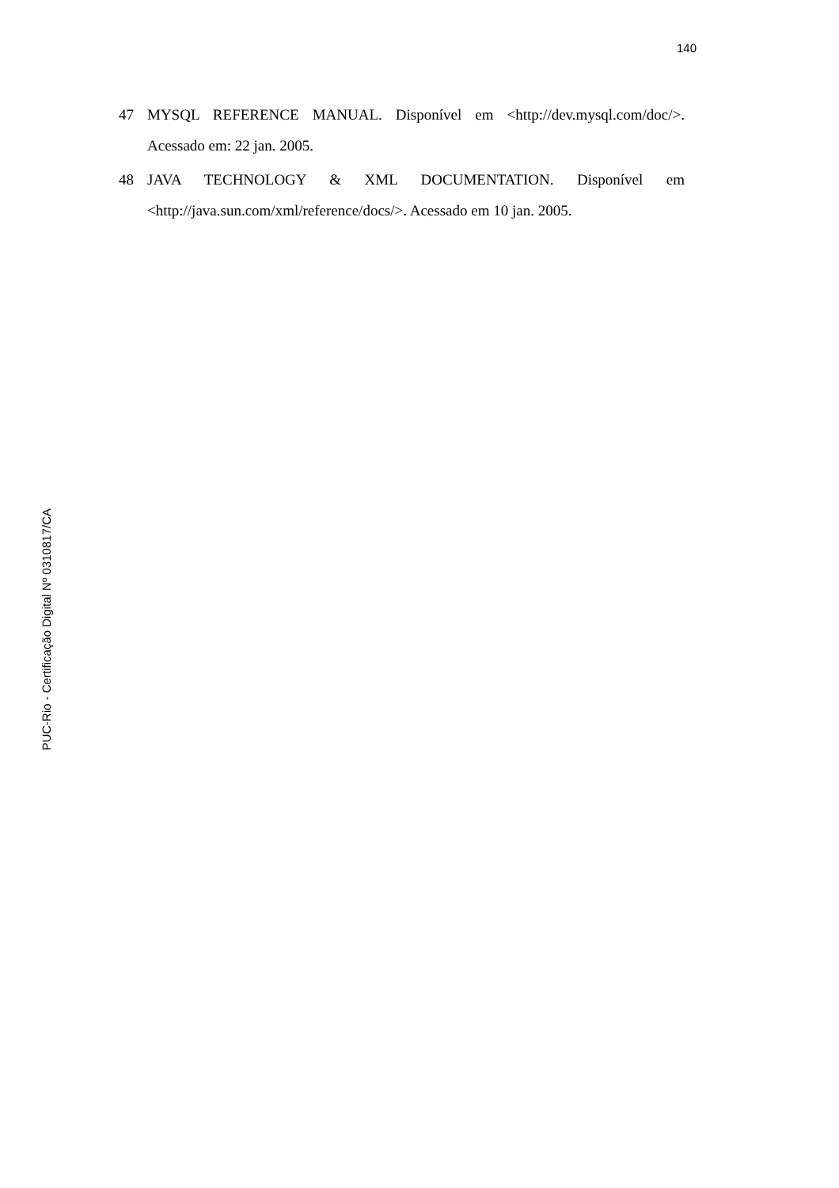140
47 MYSQL REFERENCE MANUAL. Disponível em <http://dev.mysql.com/doc/>. Acessado em: 22 jan. 2005.
48 JAVA TECHNOLOGY & XML DOCUMENTATION. Disponível em <http://java.sun.com/xml/reference/docs/>. Acessado em 10 jan. 2005.
PUC-Rio - Certificação Digital Nº 0310817/CA